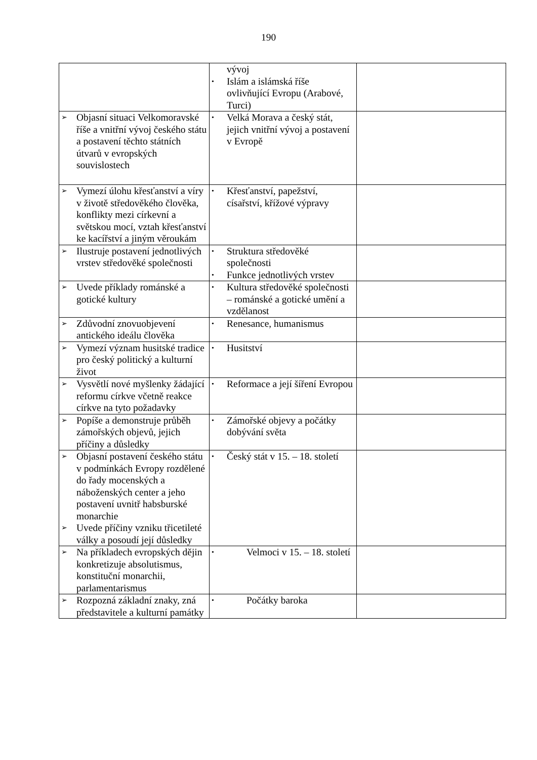190
| | vývoj • Islám a islámská říše ovlivňující Evropu (Arabové, Turci) | |
| ➢ Objasní situaci Velkomoravské říše a vnitřní vývoj českého státu a postavení těchto státních útvarů v evropských souvislostech | • Velká Morava a český stát, jejich vnitřní vývoj a postavení v Evropě | |
| ➢ Vymezí úlohu křesťanství a víry v životě středověkého člověka, konflikty mezi církevní a světskou mocí, vztah křesťanství ke kacířství a jiným věroukám | • Křesťanství, papežství, císařství, křížové výpravy | |
| ➢ Ilustruje postavení jednotlivých vrstev středověké společnosti | • Struktura středověké společnosti • Funkce jednotlivých vrstev | |
| ➢ Uvede příklady románské a gotické kultury | • Kultura středověké společnosti – románské a gotické umění a vzdělanost | |
| ➢ Zdůvodní znovuobjevení antického ideálu člověka | • Renesance, humanismus | |
| ➢ Vymezí význam husitské tradice pro český politický a kulturní život | • Husitství | |
| ➢ Vysvětlí nové myšlenky žádající reformu církve včetně reakce církve na tyto požadavky | • Reformace a její šíření Evropou | |
| ➢ Popíše a demonstruje průběh zámořských objevů, jejich příčiny a důsledky | • Zámořské objevy a počátky dobývání světa | |
| ➢ Objasní postavení českého státu v podmínkách Evropy rozdělené do řady mocenských a náboženských center a jeho postavení uvnitř habsburské monarchie ➢ Uvede příčiny vzniku třicetileté války a posoudí její důsledky | • Český stát v 15. – 18. století | |
| ➢ Na příkladech evropských dějin konkretizuje absolutismus, konstituční monarchii, parlamentarismus | • Velmoci v 15. – 18. století | |
| ➢ Rozpozná základní znaky, zná představitele a kulturní památky | • Počátky baroka | |